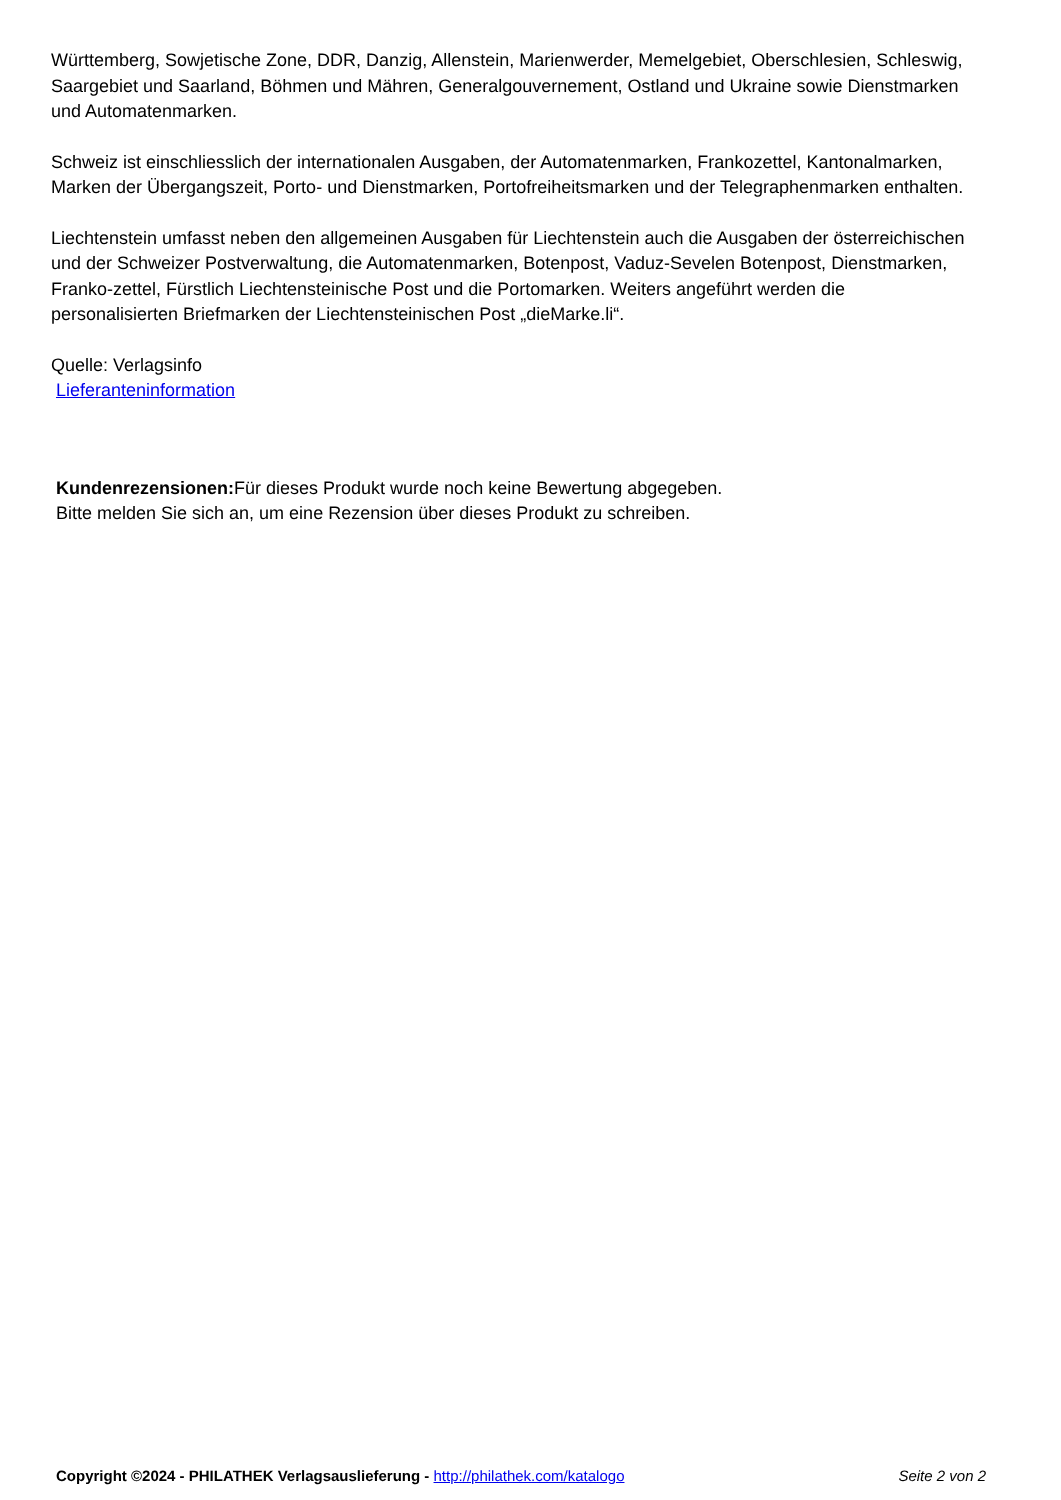Württemberg, Sowjetische Zone, DDR, Danzig, Allenstein, Marienwerder, Memelgebiet, Oberschlesien, Schleswig, Saargebiet und Saarland, Böhmen und Mähren, Generalgouvernement, Ostland und Ukraine sowie Dienstmarken und Automatenmarken.
Schweiz ist einschliesslich der internationalen Ausgaben, der Automatenmarken, Frankozettel, Kantonalmarken, Marken der Übergangszeit, Porto- und Dienstmarken, Portofreiheitsmarken und der Telegraphenmarken enthalten.
Liechtenstein umfasst neben den allgemeinen Ausgaben für Liechtenstein auch die Ausgaben der österreichischen und der Schweizer Postverwaltung, die Automatenmarken, Botenpost, Vaduz-Sevelen Botenpost, Dienstmarken, Franko-zettel, Fürstlich Liechtensteinische Post und die Portomarken. Weiters angeführt werden die personalisierten Briefmarken der Liechtensteinischen Post „dieMarke.li“.
Quelle: Verlagsinfo
Lieferanteninformation
Kundenrezensionen: Für dieses Produkt wurde noch keine Bewertung abgegeben.
Bitte melden Sie sich an, um eine Rezension über dieses Produkt zu schreiben.
Copyright ©2024 - PHILATHEK Verlagsauslieferung - http://philathek.com/katalogo Seite 2 von 2